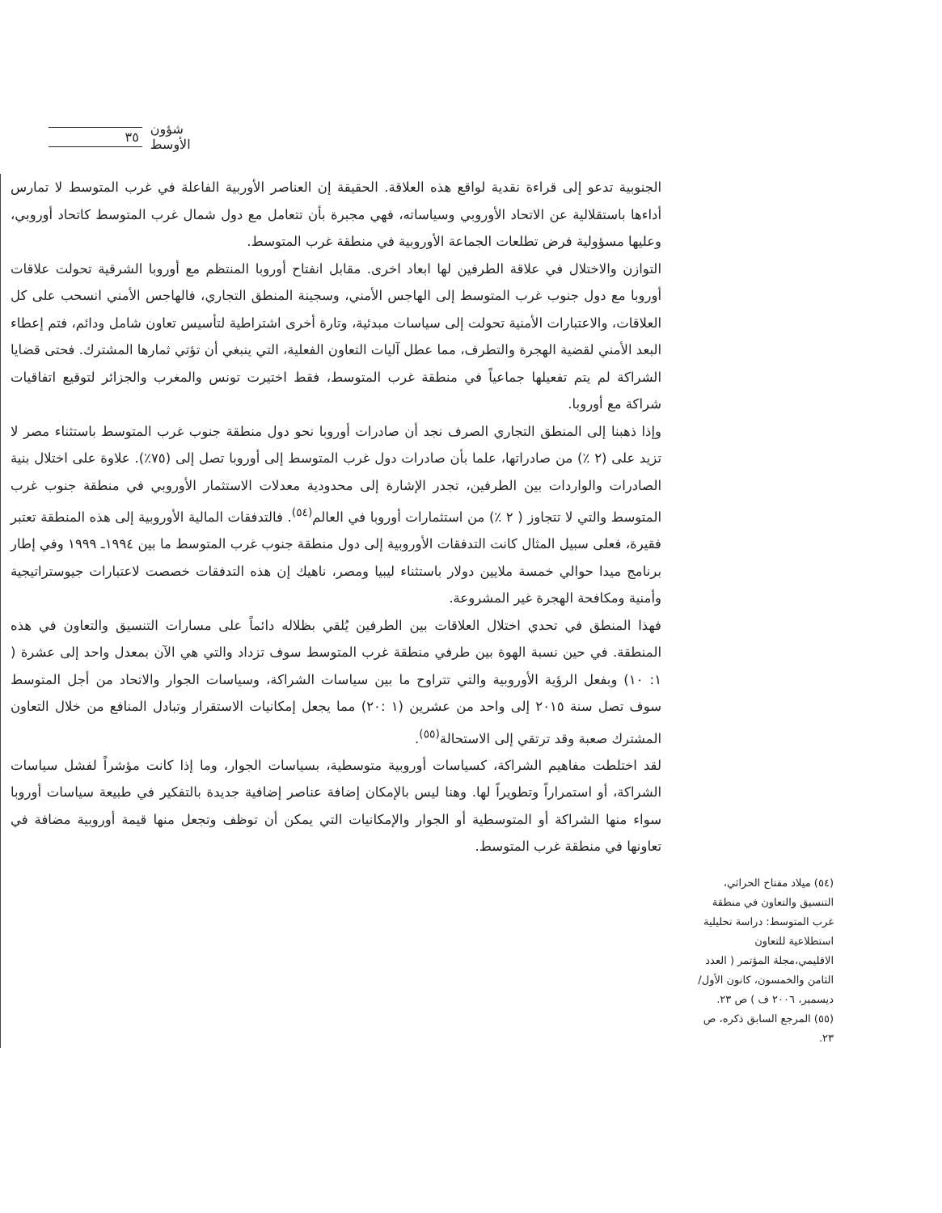٣٥ شؤون الأوسط
الجنوبية تدعو إلى قراءة نقدية لواقع هذه العلاقة. الحقيقة إن العناصر الأوربية الفاعلة في غرب المتوسط لا تمارس أداءها باستقلالية عن الاتحاد الأوروبي وسياساته، فهي مجبرة بأن تتعامل مع دول شمال غرب المتوسط كاتحاد أوروبي، وعليها مسؤولية فرض تطلعات الجماعة الأوروبية في منطقة غرب المتوسط.
التوازن والاختلال في علاقة الطرفين لها ابعاد اخرى. مقابل انفتاح أوروبا المنتظم مع أوروبا الشرقية تحولت علاقات أوروبا مع دول جنوب غرب المتوسط إلى الهاجس الأمني، وسجينة المنطق التجاري، فالهاجس الأمني انسحب على كل العلاقات، والاعتبارات الأمنية تحولت إلى سياسات مبدئية، وتارة أخرى اشتراطية لتأسيس تعاون شامل ودائم، فتم إعطاء البعد الأمني لقضية الهجرة والتطرف، مما عطل آليات التعاون الفعلية، التي ينبغي أن تؤتي ثمارها المشترك. فحتى قضايا الشراكة لم يتم تفعيلها جماعياً في منطقة غرب المتوسط، فقط اختيرت تونس والمغرب والجزائر لتوقيع اتفاقيات شراكة مع أوروبا.
وإذا ذهبنا إلى المنطق التجاري الصرف نجد أن صادرات أوروبا نحو دول منطقة جنوب غرب المتوسط باستثناء مصر لا تزيد على (٢ ٪) من صادراتها، علما بأن صادرات دول غرب المتوسط إلى أوروبا تصل إلى (٧٥٪). علاوة على اختلال بنية الصادرات والواردات بين الطرفين، تجدر الإشارة إلى محدودية معدلات الاستثمار الأوروبي في منطقة جنوب غرب المتوسط والتي لا تتجاوز ( ٢ ٪) من استثمارات أوروبا في العالم<sup>(٥٤)</sup>. فالتدفقات المالية الأوروبية إلى هذه المنطقة تعتبر فقيرة، فعلى سبيل المثال كانت التدفقات الأوروبية إلى دول منطقة جنوب غرب المتوسط ما بين ١٩٩٤ـ ١٩٩٩ وفي إطار برنامج ميدا حوالي خمسة ملايين دولار باستثناء ليبيا ومصر، ناهيك إن هذه التدفقات خصصت لاعتبارات جيوستراتيجية وأمنية ومكافحة الهجرة غير المشروعة.
فهذا المنطق في تحدي اختلال العلاقات بين الطرفين يُلقي بظلاله دائماً على مسارات التنسيق والتعاون في هذه المنطقة. في حين نسبة الهوة بين طرفي منطقة غرب المتوسط سوف تزداد والتي هي الآن بمعدل واحد إلى عشرة ( ١: ١٠) وبفعل الرؤية الأوروبية والتي تتراوح ما بين سياسات الشراكة، وسياسات الجوار والاتحاد من أجل المتوسط سوف تصل سنة ٢٠١٥ إلى واحد من عشرين (١ :٢٠) مما يجعل إمكانيات الاستقرار وتبادل المنافع من خلال التعاون المشترك صعبة وقد ترتقي إلى الاستحالة<sup>(٥٥)</sup>.
لقد اختلطت مفاهيم الشراكة، كسياسات أوروبية متوسطية، بسياسات الجوار، وما إذا كانت مؤشراً لفشل سياسات الشراكة، أو استمراراً وتطويراً لها. وهنا ليس بالإمكان إضافة عناصر إضافية جديدة بالتفكير في طبيعة سياسات أوروبا سواء منها الشراكة أو المتوسطية أو الجوار والإمكانيات التي يمكن أن توظف وتجعل منها قيمة أوروبية مضافة في تعاونها في منطقة غرب المتوسط.
(٥٤) ميلاد مفتاح الحراثي، التنسيق والتعاون في منطقة غرب المتوسط: دراسة تحليلية استطلاعية للتعاون الاقليمي،مجلة المؤتمر ( العدد الثامن والخمسون، كانون الأول/ديسمبر، ٢٠٠٦ ف ) ص ٢٣.
(٥٥) المرجع السابق ذكره، ص ٢٣.